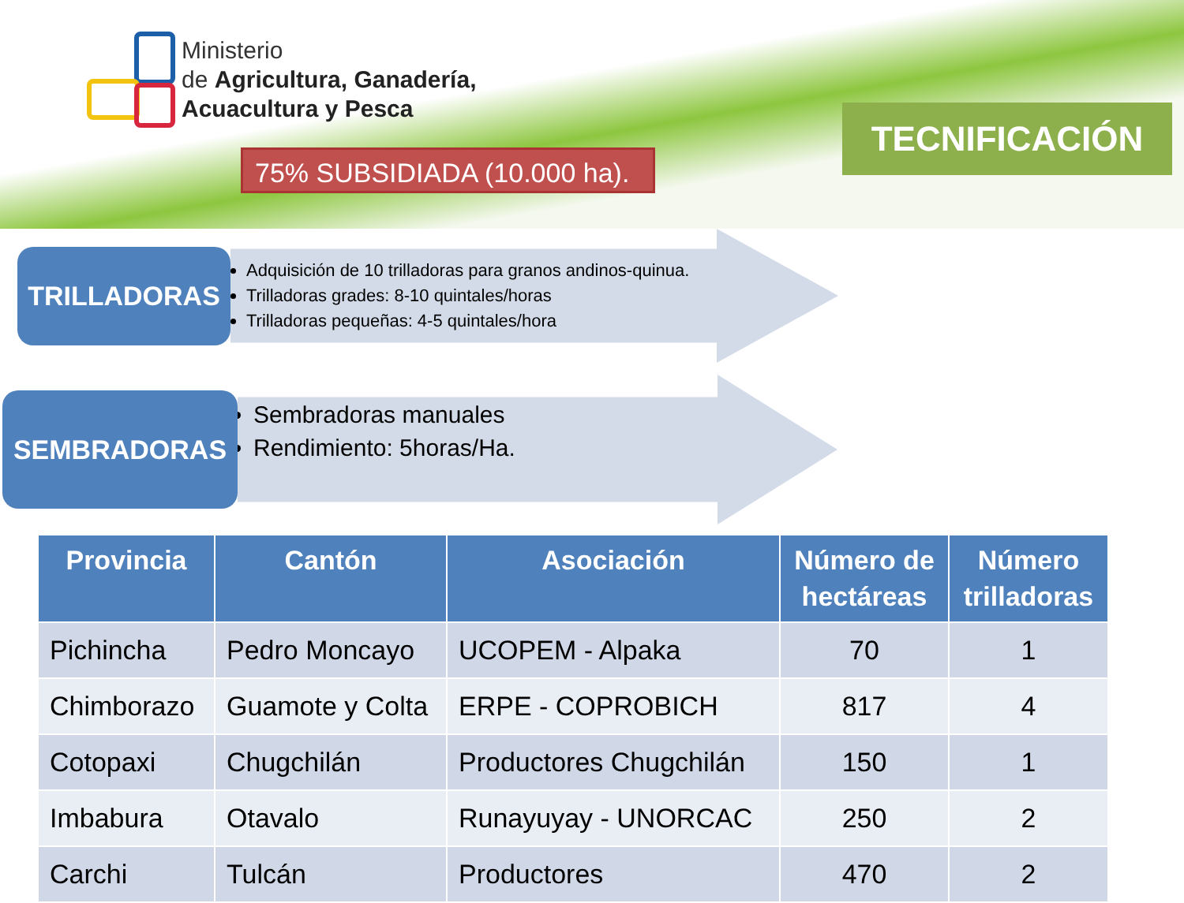Ministerio
de Agricultura, Ganadería,
Acuacultura y Pesca
75% SUBSIDIADA (10.000 ha).
TECNIFICACIÓN
TRILLADORAS
Adquisición de 10 trilladoras para granos andinos-quinua.
Trilladoras grades: 8-10 quintales/horas
Trilladoras pequeñas: 4-5 quintales/hora
SEMBRADORAS
Sembradoras manuales
Rendimiento: 5horas/Ha.
| Provincia | Cantón | Asociación | Número de hectáreas | Número trilladoras |
| --- | --- | --- | --- | --- |
| Pichincha | Pedro Moncayo | UCOPEM - Alpaka | 70 | 1 |
| Chimborazo | Guamote y Colta | ERPE - COPROBICH | 817 | 4 |
| Cotopaxi | Chugchilán | Productores Chugchilán | 150 | 1 |
| Imbabura | Otavalo | Runayuyay - UNORCAC | 250 | 2 |
| Carchi | Tulcán | Productores | 470 | 2 |